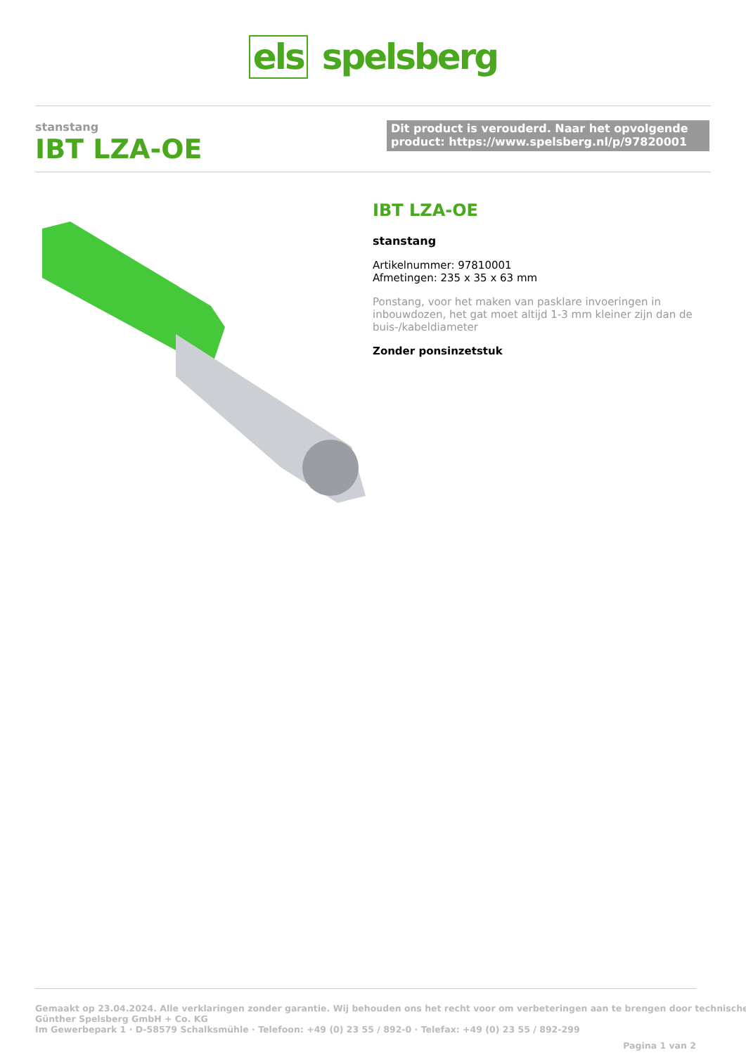els spelsberg
stanstang
IBT LZA-OE
Dit product is verouderd. Naar het opvolgende product: https://www.spelsberg.nl/p/97820001
IBT LZA-OE
stanstang
Artikelnummer: 97810001
Afmetingen: 235 x 35 x 63 mm
Ponstang, voor het maken van pasklare invoeringen in inbouwdozen, het gat moet altijd 1-3 mm kleiner zijn dan de buis-/kabeldiameter
Zonder ponsinzetstuk
Gemaakt op 23.04.2024. Alle verklaringen zonder garantie. Wij behouden ons het recht voor om verbeteringen aan te brengen door technische
Günther Spelsberg GmbH + Co. KG
Im Gewerbepark 1 · D-58579 Schalksmühle · Telefoon: +49 (0) 23 55 / 892-0 · Telefax: +49 (0) 23 55 / 892-299
Pagina 1 van 2